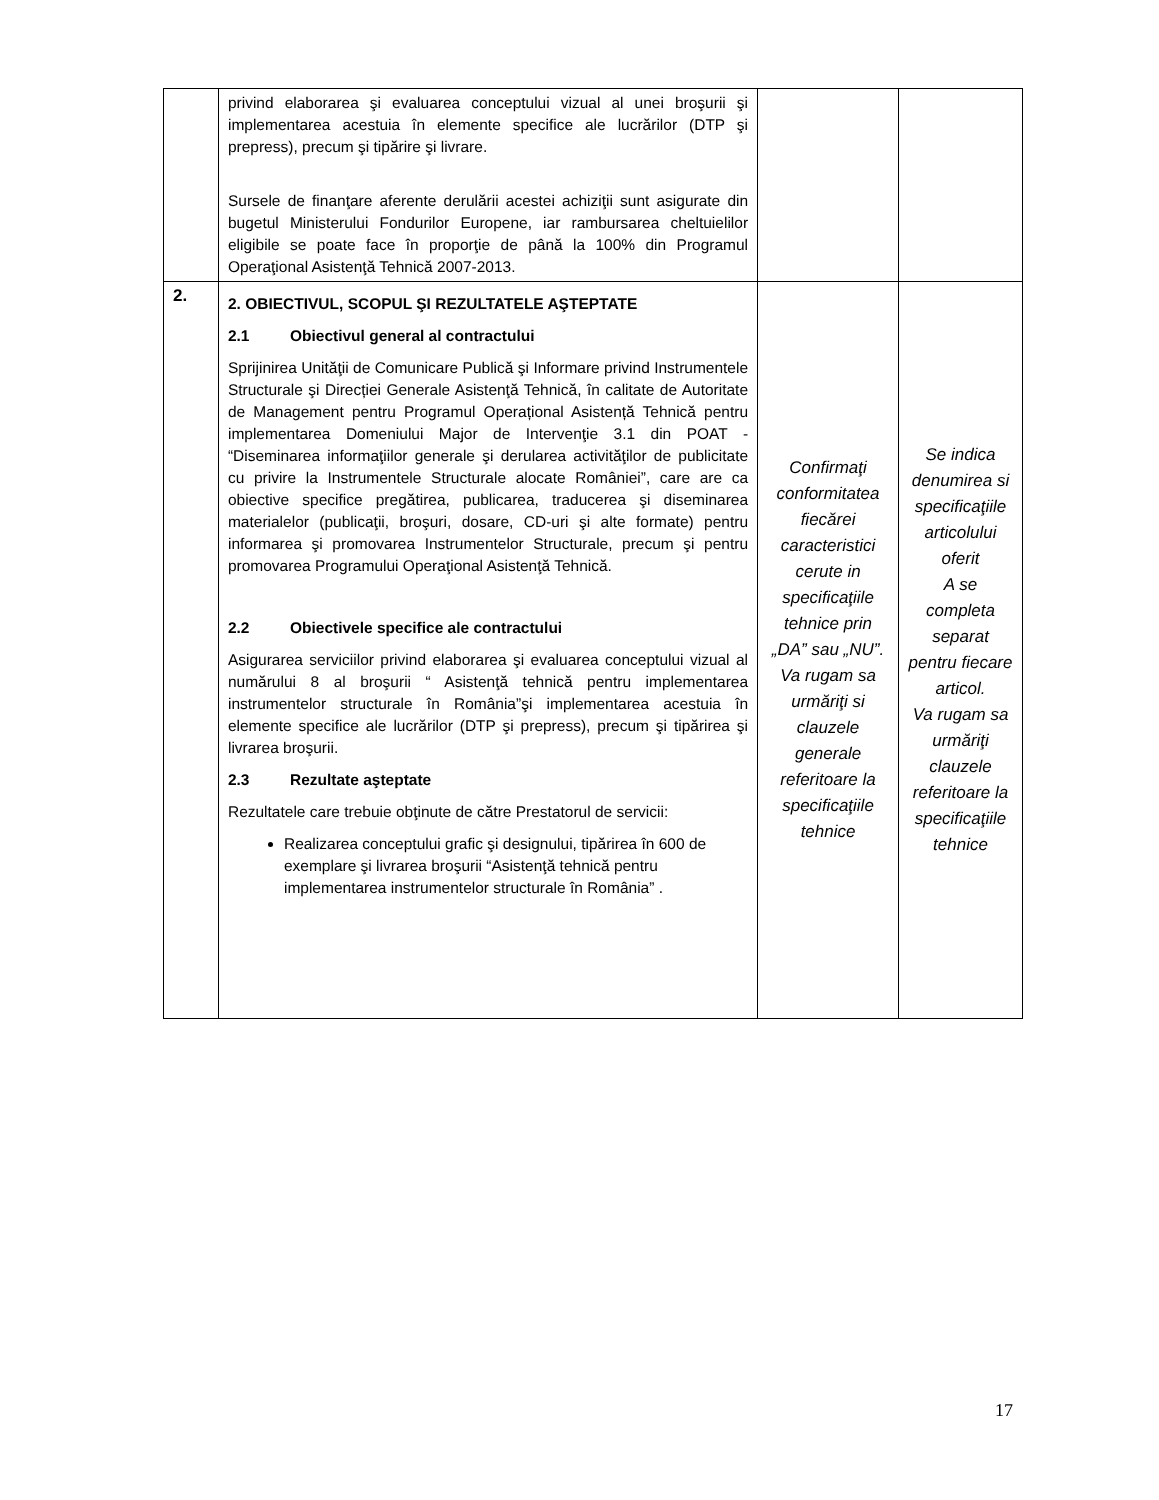| | privind elaborarea şi evaluarea conceptului vizual al unei broşurii şi implementarea acestuia în elemente specifice ale lucrărilor (DTP şi prepress), precum şi tipărire şi livrare. Sursele de finanţare aferente derulării acestei achiziţii sunt asigurate din bugetul Ministerului Fondurilor Europene, iar rambursarea cheltuielilor eligibile se poate face în proporţie de până la 100% din Programul Operaţional Asistenţă Tehnică 2007-2013. | | |
| 2. | 2. OBIECTIVUL, SCOPUL ŞI REZULTATELE AŞTEPTATE 2.1 Obiectivul general al contractului Sprijinirea Unităţii de Comunicare Publică şi Informare privind Instrumentele Structurale şi Direcției Generale Asistenţă Tehnică, în calitate de Autoritate de Management pentru Programul Operațional Asistență Tehnică pentru implementarea Domeniului Major de Intervenţie 3.1 din POAT - “Diseminarea informaţiilor generale şi derularea activităţilor de publicitate cu privire la Instrumentele Structurale alocate României”, care are ca obiective specifice pregătirea, publicarea, traducerea şi diseminarea materialelor (publicaţii, broşuri, dosare, CD-uri şi alte formate) pentru informarea şi promovarea Instrumentelor Structurale, precum şi pentru promovarea Programului Operaţional Asistenţă Tehnică. 2.2 Obiectivele specifice ale contractului Asigurarea serviciilor privind elaborarea şi evaluarea conceptului vizual al numărului 8 al broşurii “ Asistenţă tehnică pentru implementarea instrumentelor structurale în România”şi implementarea acestuia în elemente specifice ale lucrărilor (DTP şi prepress), precum şi tipărirea şi livrarea broşurii. 2.3 Rezultate aşteptate Rezultatele care trebuie obţinute de către Prestatorul de servicii: Realizarea conceptului grafic şi designului, tipărirea în 600 de exemplare şi livrarea broşurii “Asistenţă tehnică pentru implementarea instrumentelor structurale în România” . | Confirmaţi conformitatea fiecărei caracteristici cerute in specificaţiile tehnice prin „DA” sau „NU”. Va rugam sa urmăriţi si clauzele generale referitoare la specificaţiile tehnice | Se indica denumirea si specificaţiile articolului oferit A se completa separat pentru fiecare articol. Va rugam sa urmăriţi clauzele referitoare la specificaţiile tehnice |
17